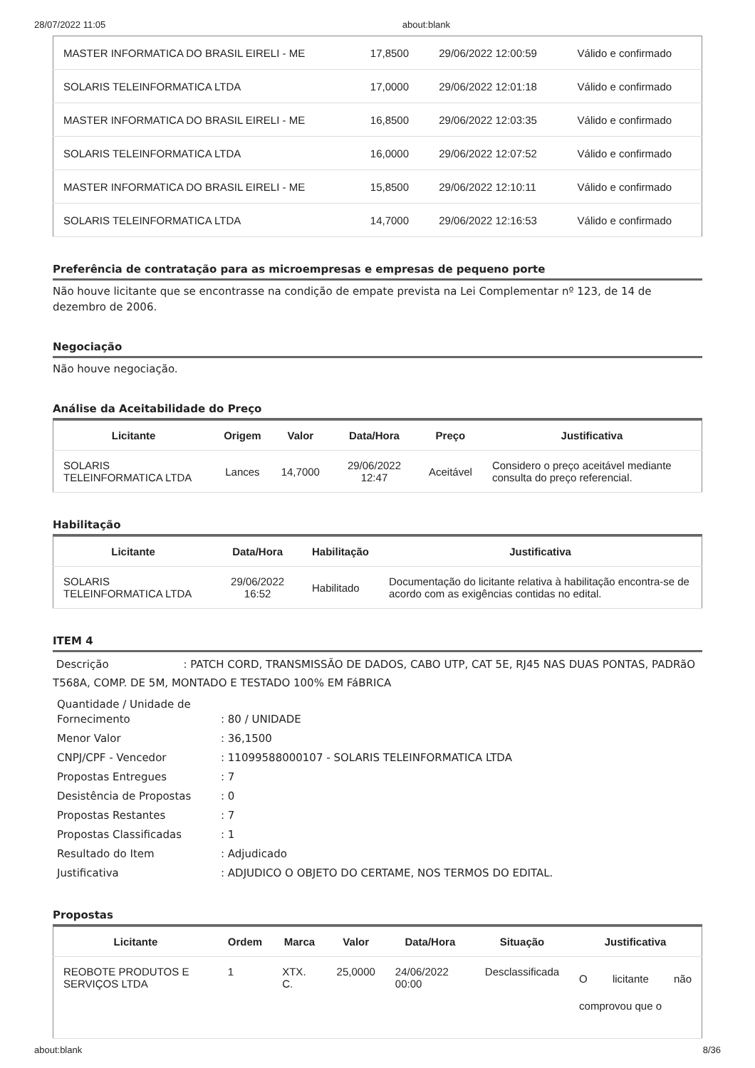28/07/2022 11:05 about:blank
| MASTER INFORMATICA DO BRASIL EIRELI - ME | 17,8500 | 29/06/2022 12:00:59 | Válido e confirmado |
| SOLARIS TELEINFORMATICA LTDA | 17,0000 | 29/06/2022 12:01:18 | Válido e confirmado |
| MASTER INFORMATICA DO BRASIL EIRELI - ME | 16,8500 | 29/06/2022 12:03:35 | Válido e confirmado |
| SOLARIS TELEINFORMATICA LTDA | 16,0000 | 29/06/2022 12:07:52 | Válido e confirmado |
| MASTER INFORMATICA DO BRASIL EIRELI - ME | 15,8500 | 29/06/2022 12:10:11 | Válido e confirmado |
| SOLARIS TELEINFORMATICA LTDA | 14,7000 | 29/06/2022 12:16:53 | Válido e confirmado |
Preferência de contratação para as microempresas e empresas de pequeno porte
Não houve licitante que se encontrasse na condição de empate prevista na Lei Complementar nº 123, de 14 de dezembro de 2006.
Negociação
Não houve negociação.
Análise da Aceitabilidade do Preço
| Licitante | Origem | Valor | Data/Hora | Preço | Justificativa |
| --- | --- | --- | --- | --- | --- |
| SOLARIS TELEINFORMATICA LTDA | Lances | 14,7000 | 29/06/2022 12:47 | Aceitável | Considero o preço aceitável mediante consulta do preço referencial. |
Habilitação
| Licitante | Data/Hora | Habilitação | Justificativa |
| --- | --- | --- | --- |
| SOLARIS TELEINFORMATICA LTDA | 29/06/2022 16:52 | Habilitado | Documentação do licitante relativa à habilitação encontra-se de acordo com as exigências contidas no edital. |
ITEM 4
Descrição : PATCH CORD, TRANSMISSÃO DE DADOS, CABO UTP, CAT 5E, RJ45 NAS DUAS PONTAS, PADRãO T568A, COMP. DE 5M, MONTADO E TESTADO 100% EM FáBRICA
Quantidade / Unidade de Fornecimento: 80 / UNIDADE
Menor Valor: 36,1500
CNPJ/CPF - Vencedor: 11099588000107 - SOLARIS TELEINFORMATICA LTDA
Propostas Entregues: 7
Desistência de Propostas: 0
Propostas Restantes: 7
Propostas Classificadas: 1
Resultado do Item: Adjudicado
Justificativa: ADJUDICO O OBJETO DO CERTAME, NOS TERMOS DO EDITAL.
Propostas
| Licitante | Ordem | Marca | Valor | Data/Hora | Situação | Justificativa |
| --- | --- | --- | --- | --- | --- | --- |
| REOBOTE PRODUTOS E SERVIÇOS LTDA | 1 | XTX. C. | 25,0000 | 24/06/2022 00:00 | Desclassificada | O licitante não comprovou que o |
about:blank 8/36